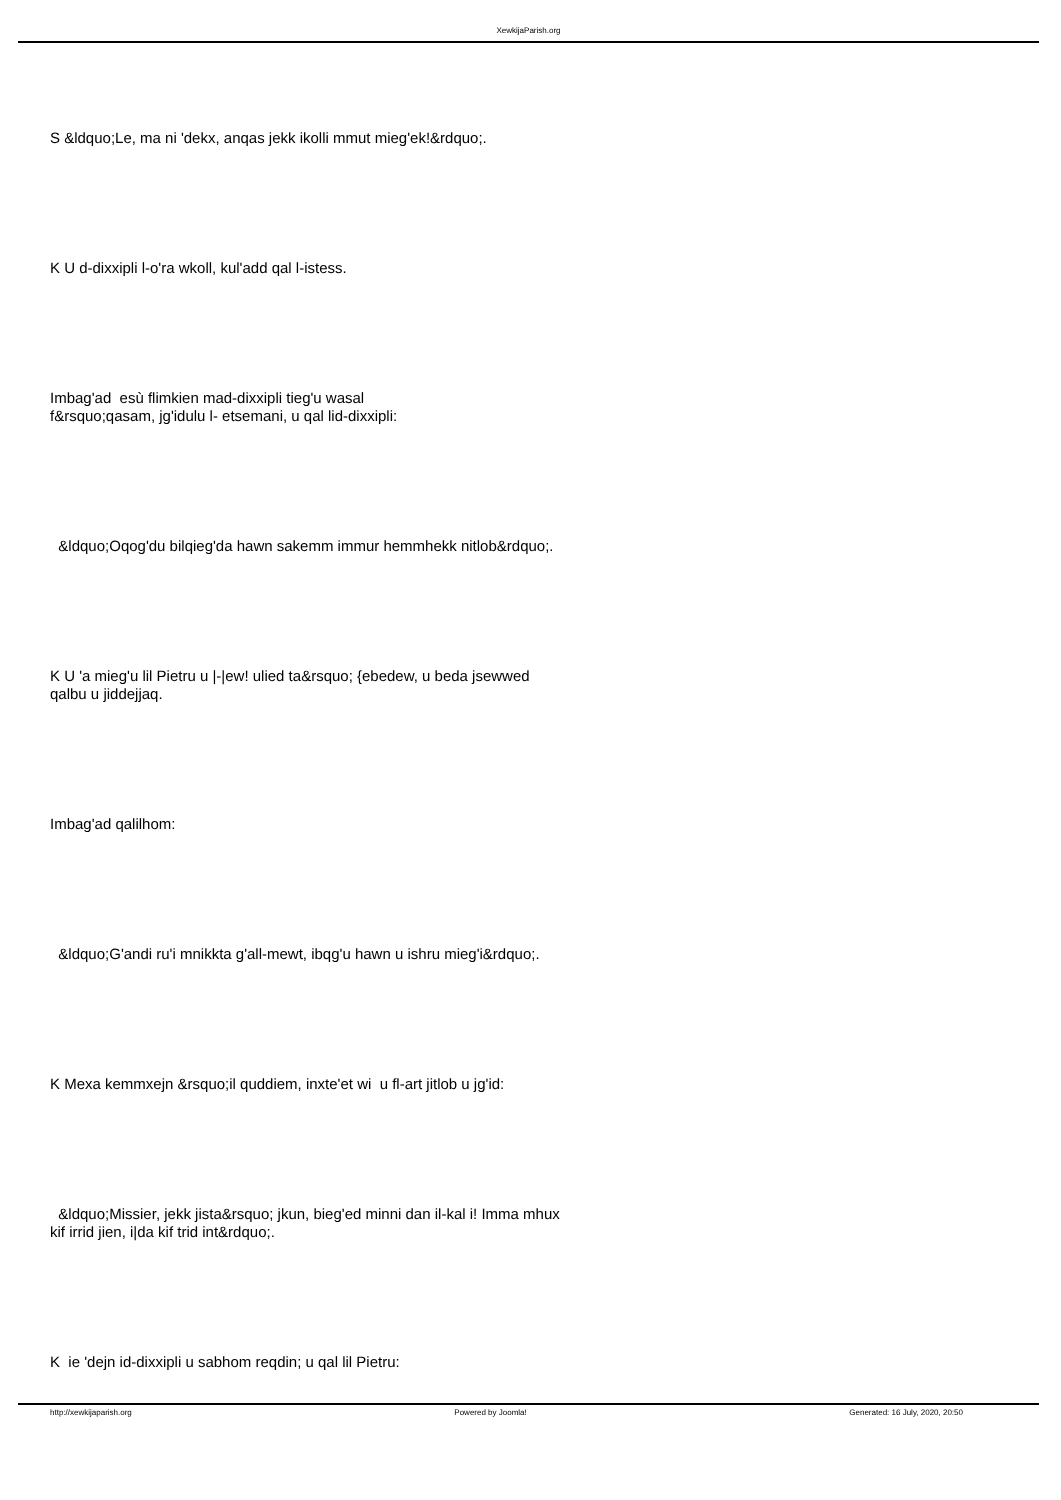XewkijaParish.org
S &ldquo;Le, ma ni 'dekx, anqas jekk ikolli mmut mieg'ek!&rdquo;.
K U d-dixxipli l-o'ra wkoll, kul'add qal l-istess.
Imbag'ad esù flimkien mad-dixxipli tieg'u wasal
f&rsquo;qasam, jg'idulu l- etsemani, u qal lid-dixxipli:
&ldquo;Oqog'du bilqieg'da hawn sakemm immur hemmhekk nitlob&rdquo;.
K U 'a mieg'u lil Pietru u |-|ew! ulied ta&rsquo; {ebedew, u beda jsewwed
qalbu u jiddejjaq.
Imbag'ad qalilhom:
&ldquo;G'andi ru'i mnikkta g'all-mewt, ibqg'u hawn u ishru mieg'i&rdquo;.
K Mexa kemmxejn &rsquo;il quddiem, inxte'et wi u fl-art jitlob u jg'id:
&ldquo;Missier, jekk jista&rsquo; jkun, bieg'ed minni dan il-kal i! Imma mhux
kif irrid jien, i|da kif trid int&rdquo;.
K ie 'dejn id-dixxipli u sabhom reqdin; u qal lil Pietru:
http://xewkijaparish.org Powered by Joomla! Generated: 16 July, 2020, 20:50